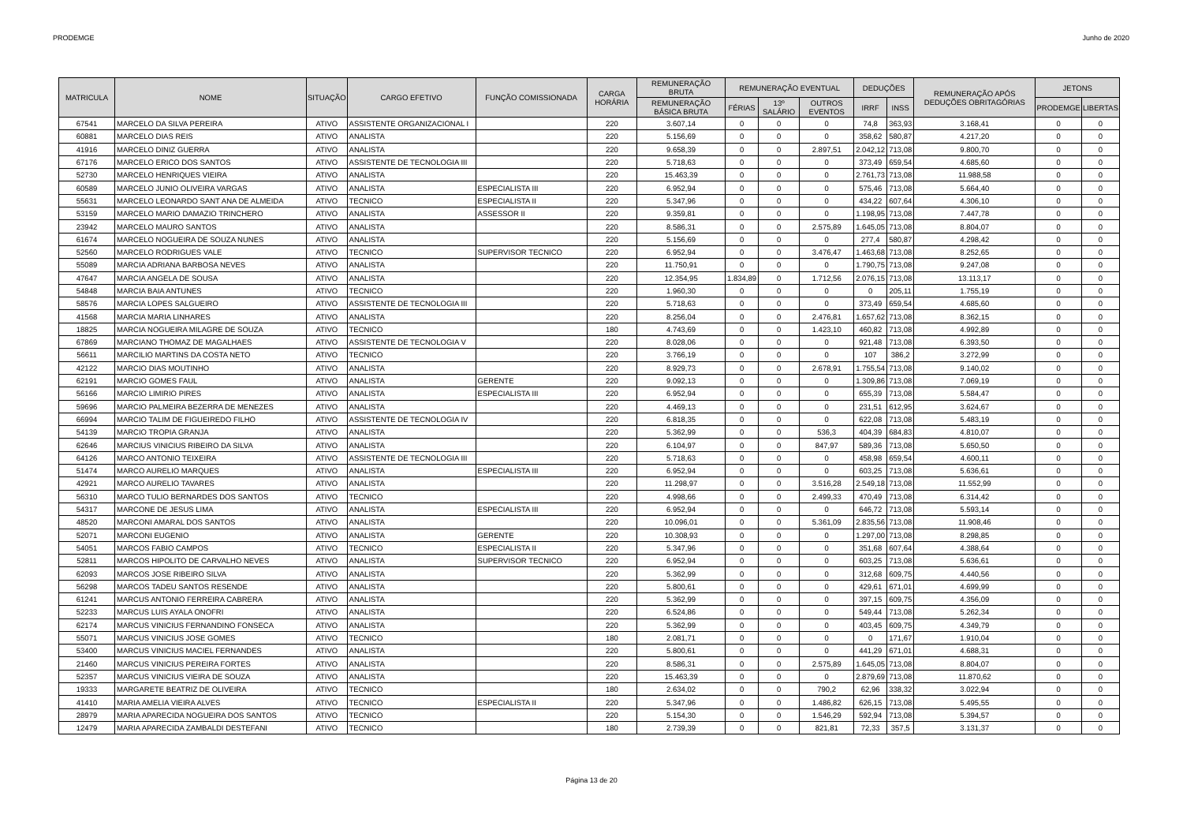PRODEMGE Junho de 2020
| MATRICULA | NOME | SITUAÇÃO | CARGO EFETIVO | FUNÇÃO COMISSIONADA | CARGA HORÁRIA | REMUNERAÇÃO BRUTA | REMUNERAÇÃO EVENTUAL | | | DEDUÇÕES | | REMUNERAÇÃO APÓS DEDUÇÕES OBRITAGÓRIAS | JETONS | |
| --- | --- | --- | --- | --- | --- | --- | --- | --- | --- | --- | --- | --- | --- | --- |
| | | | | | | REMUNERAÇÃO BÁSICA BRUTA | FÉRIAS | 13º SALÁRIO | OUTROS EVENTOS | IRRF | INSS | | PRODEMGE | LIBERTAS |
| 67541 | MARCELO DA SILVA PEREIRA | ATIVO | ASSISTENTE ORGANIZACIONAL I | | 220 | 3.607,14 | 0 | 0 | 0 | 74,8 | 363,93 | 3.168,41 | 0 | 0 |
| 60881 | MARCELO DIAS REIS | ATIVO | ANALISTA | | 220 | 5.156,69 | 0 | 0 | 0 | 358,62 | 580,87 | 4.217,20 | 0 | 0 |
| 41916 | MARCELO DINIZ GUERRA | ATIVO | ANALISTA | | 220 | 9.658,39 | 0 | 0 | 2.897,51 | 2.042,12 | 713,08 | 9.800,70 | 0 | 0 |
| 67176 | MARCELO ERICO DOS SANTOS | ATIVO | ASSISTENTE DE TECNOLOGIA III | | 220 | 5.718,63 | 0 | 0 | 0 | 373,49 | 659,54 | 4.685,60 | 0 | 0 |
| 52730 | MARCELO HENRIQUES VIEIRA | ATIVO | ANALISTA | | 220 | 15.463,39 | 0 | 0 | 0 | 2.761,73 | 713,08 | 11.988,58 | 0 | 0 |
| 60589 | MARCELO JUNIO OLIVEIRA VARGAS | ATIVO | ANALISTA | ESPECIALISTA III | 220 | 6.952,94 | 0 | 0 | 0 | 575,46 | 713,08 | 5.664,40 | 0 | 0 |
| 55631 | MARCELO LEONARDO SANT ANA DE ALMEIDA | ATIVO | TECNICO | ESPECIALISTA II | 220 | 5.347,96 | 0 | 0 | 0 | 434,22 | 607,64 | 4.306,10 | 0 | 0 |
| 53159 | MARCELO MARIO DAMAZIO TRINCHERO | ATIVO | ANALISTA | ASSESSOR II | 220 | 9.359,81 | 0 | 0 | 0 | 1.198,95 | 713,08 | 7.447,78 | 0 | 0 |
| 23942 | MARCELO MAURO SANTOS | ATIVO | ANALISTA | | 220 | 8.586,31 | 0 | 0 | 2.575,89 | 1.645,05 | 713,08 | 8.804,07 | 0 | 0 |
| 61674 | MARCELO NOGUEIRA DE SOUZA NUNES | ATIVO | ANALISTA | | 220 | 5.156,69 | 0 | 0 | 0 | 277,4 | 580,87 | 4.298,42 | 0 | 0 |
| 52560 | MARCELO RODRIGUES VALE | ATIVO | TECNICO | SUPERVISOR TECNICO | 220 | 6.952,94 | 0 | 0 | 3.476,47 | 1.463,68 | 713,08 | 8.252,65 | 0 | 0 |
| 55089 | MARCIA ADRIANA BARBOSA NEVES | ATIVO | ANALISTA | | 220 | 11.750,91 | 0 | 0 | 0 | 1.790,75 | 713,08 | 9.247,08 | 0 | 0 |
| 47647 | MARCIA ANGELA DE SOUSA | ATIVO | ANALISTA | | 220 | 12.354,95 | 1.834,89 | 0 | 1.712,56 | 2.076,15 | 713,08 | 13.113,17 | 0 | 0 |
| 54848 | MARCIA BAIA ANTUNES | ATIVO | TECNICO | | 220 | 1.960,30 | 0 | 0 | 0 | 0 | 205,11 | 1.755,19 | 0 | 0 |
| 58576 | MARCIA LOPES SALGUEIRO | ATIVO | ASSISTENTE DE TECNOLOGIA III | | 220 | 5.718,63 | 0 | 0 | 0 | 373,49 | 659,54 | 4.685,60 | 0 | 0 |
| 41568 | MARCIA MARIA LINHARES | ATIVO | ANALISTA | | 220 | 8.256,04 | 0 | 0 | 2.476,81 | 1.657,62 | 713,08 | 8.362,15 | 0 | 0 |
| 18825 | MARCIA NOGUEIRA MILAGRE DE SOUZA | ATIVO | TECNICO | | 180 | 4.743,69 | 0 | 0 | 1.423,10 | 460,82 | 713,08 | 4.992,89 | 0 | 0 |
| 67869 | MARCIANO THOMAZ DE MAGALHAES | ATIVO | ASSISTENTE DE TECNOLOGIA V | | 220 | 8.028,06 | 0 | 0 | 0 | 921,48 | 713,08 | 6.393,50 | 0 | 0 |
| 56611 | MARCILIO MARTINS DA COSTA NETO | ATIVO | TECNICO | | 220 | 3.766,19 | 0 | 0 | 0 | 107 | 386,2 | 3.272,99 | 0 | 0 |
| 42122 | MARCIO DIAS MOUTINHO | ATIVO | ANALISTA | | 220 | 8.929,73 | 0 | 0 | 2.678,91 | 1.755,54 | 713,08 | 9.140,02 | 0 | 0 |
| 62191 | MARCIO GOMES FAUL | ATIVO | ANALISTA | GERENTE | 220 | 9.092,13 | 0 | 0 | 0 | 1.309,86 | 713,08 | 7.069,19 | 0 | 0 |
| 56166 | MARCIO LIMIRIO PIRES | ATIVO | ANALISTA | ESPECIALISTA III | 220 | 6.952,94 | 0 | 0 | 0 | 655,39 | 713,08 | 5.584,47 | 0 | 0 |
| 59696 | MARCIO PALMEIRA BEZERRA DE MENEZES | ATIVO | ANALISTA | | 220 | 4.469,13 | 0 | 0 | 0 | 231,51 | 612,95 | 3.624,67 | 0 | 0 |
| 66994 | MARCIO TALIM DE FIGUEIREDO FILHO | ATIVO | ASSISTENTE DE TECNOLOGIA IV | | 220 | 6.818,35 | 0 | 0 | 0 | 622,08 | 713,08 | 5.483,19 | 0 | 0 |
| 54139 | MARCIO TROPIA GRANJA | ATIVO | ANALISTA | | 220 | 5.362,99 | 0 | 0 | 536,3 | 404,39 | 684,83 | 4.810,07 | 0 | 0 |
| 62646 | MARCIUS VINICIUS RIBEIRO DA SILVA | ATIVO | ANALISTA | | 220 | 6.104,97 | 0 | 0 | 847,97 | 589,36 | 713,08 | 5.650,50 | 0 | 0 |
| 64126 | MARCO ANTONIO TEIXEIRA | ATIVO | ASSISTENTE DE TECNOLOGIA III | | 220 | 5.718,63 | 0 | 0 | 0 | 458,98 | 659,54 | 4.600,11 | 0 | 0 |
| 51474 | MARCO AURELIO MARQUES | ATIVO | ANALISTA | ESPECIALISTA III | 220 | 6.952,94 | 0 | 0 | 0 | 603,25 | 713,08 | 5.636,61 | 0 | 0 |
| 42921 | MARCO AURELIO TAVARES | ATIVO | ANALISTA | | 220 | 11.298,97 | 0 | 0 | 3.516,28 | 2.549,18 | 713,08 | 11.552,99 | 0 | 0 |
| 56310 | MARCO TULIO BERNARDES DOS SANTOS | ATIVO | TECNICO | | 220 | 4.998,66 | 0 | 0 | 2.499,33 | 470,49 | 713,08 | 6.314,42 | 0 | 0 |
| 54317 | MARCONE DE JESUS LIMA | ATIVO | ANALISTA | ESPECIALISTA III | 220 | 6.952,94 | 0 | 0 | 0 | 646,72 | 713,08 | 5.593,14 | 0 | 0 |
| 48520 | MARCONI AMARAL DOS SANTOS | ATIVO | ANALISTA | | 220 | 10.096,01 | 0 | 0 | 5.361,09 | 2.835,56 | 713,08 | 11.908,46 | 0 | 0 |
| 52071 | MARCONI EUGENIO | ATIVO | ANALISTA | GERENTE | 220 | 10.308,93 | 0 | 0 | 0 | 1.297,00 | 713,08 | 8.298,85 | 0 | 0 |
| 54051 | MARCOS FABIO CAMPOS | ATIVO | TECNICO | ESPECIALISTA II | 220 | 5.347,96 | 0 | 0 | 0 | 351,68 | 607,64 | 4.388,64 | 0 | 0 |
| 52811 | MARCOS HIPOLITO DE CARVALHO NEVES | ATIVO | ANALISTA | SUPERVISOR TECNICO | 220 | 6.952,94 | 0 | 0 | 0 | 603,25 | 713,08 | 5.636,61 | 0 | 0 |
| 62093 | MARCOS JOSE RIBEIRO SILVA | ATIVO | ANALISTA | | 220 | 5.362,99 | 0 | 0 | 0 | 312,68 | 609,75 | 4.440,56 | 0 | 0 |
| 56298 | MARCOS TADEU SANTOS RESENDE | ATIVO | ANALISTA | | 220 | 5.800,61 | 0 | 0 | 0 | 429,61 | 671,01 | 4.699,99 | 0 | 0 |
| 61241 | MARCUS ANTONIO FERREIRA CABRERA | ATIVO | ANALISTA | | 220 | 5.362,99 | 0 | 0 | 0 | 397,15 | 609,75 | 4.356,09 | 0 | 0 |
| 52233 | MARCUS LUIS AYALA ONOFRI | ATIVO | ANALISTA | | 220 | 6.524,86 | 0 | 0 | 0 | 549,44 | 713,08 | 5.262,34 | 0 | 0 |
| 62174 | MARCUS VINICIUS FERNANDINO FONSECA | ATIVO | ANALISTA | | 220 | 5.362,99 | 0 | 0 | 0 | 403,45 | 609,75 | 4.349,79 | 0 | 0 |
| 55071 | MARCUS VINICIUS JOSE GOMES | ATIVO | TECNICO | | 180 | 2.081,71 | 0 | 0 | 0 | 0 | 171,67 | 1.910,04 | 0 | 0 |
| 53400 | MARCUS VINICIUS MACIEL FERNANDES | ATIVO | ANALISTA | | 220 | 5.800,61 | 0 | 0 | 0 | 441,29 | 671,01 | 4.688,31 | 0 | 0 |
| 21460 | MARCUS VINICIUS PEREIRA FORTES | ATIVO | ANALISTA | | 220 | 8.586,31 | 0 | 0 | 2.575,89 | 1.645,05 | 713,08 | 8.804,07 | 0 | 0 |
| 52357 | MARCUS VINICIUS VIEIRA DE SOUZA | ATIVO | ANALISTA | | 220 | 15.463,39 | 0 | 0 | 0 | 2.879,69 | 713,08 | 11.870,62 | 0 | 0 |
| 19333 | MARGARETE BEATRIZ DE OLIVEIRA | ATIVO | TECNICO | | 180 | 2.634,02 | 0 | 0 | 790,2 | 62,96 | 338,32 | 3.022,94 | 0 | 0 |
| 41410 | MARIA AMELIA VIEIRA ALVES | ATIVO | TECNICO | ESPECIALISTA II | 220 | 5.347,96 | 0 | 0 | 1.486,82 | 626,15 | 713,08 | 5.495,55 | 0 | 0 |
| 28979 | MARIA APARECIDA NOGUEIRA DOS SANTOS | ATIVO | TECNICO | | 220 | 5.154,30 | 0 | 0 | 1.546,29 | 592,94 | 713,08 | 5.394,57 | 0 | 0 |
| 12479 | MARIA APARECIDA ZAMBALDI DESTEFANI | ATIVO | TECNICO | | 180 | 2.739,39 | 0 | 0 | 821,81 | 72,33 | 357,5 | 3.131,37 | 0 | 0 |
Página 13 de 20